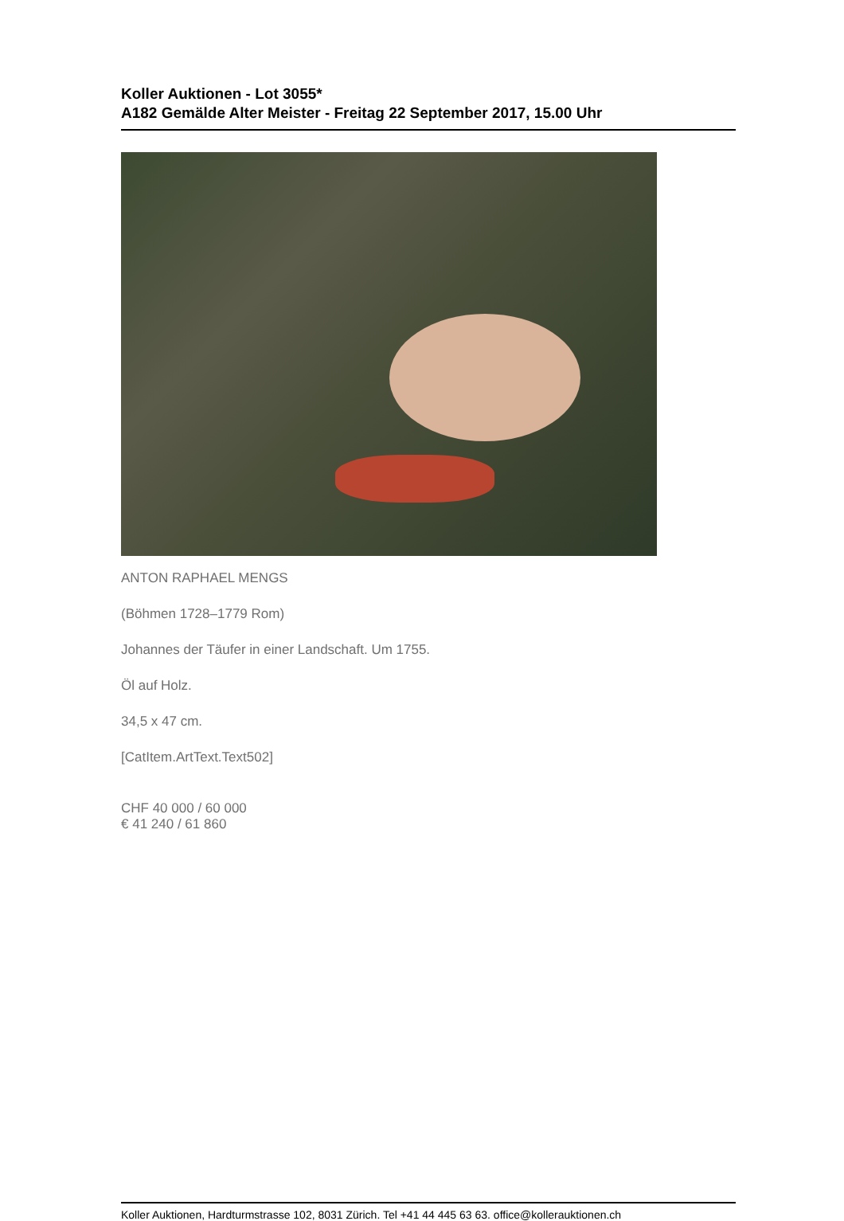Koller Auktionen - Lot 3055*
A182 Gemälde Alter Meister - Freitag 22 September 2017, 15.00 Uhr
ANTON RAPHAEL MENGS
(Böhmen 1728–1779 Rom)
Johannes der Täufer in einer Landschaft. Um 1755.
Öl auf Holz.
34,5 x 47 cm.
[CatItem.ArtText.Text502]
CHF 40 000 / 60 000
€ 41 240 / 61 860
Koller Auktionen, Hardturmstrasse 102, 8031 Zürich. Tel +41 44 445 63 63. office@kollerauktionen.ch